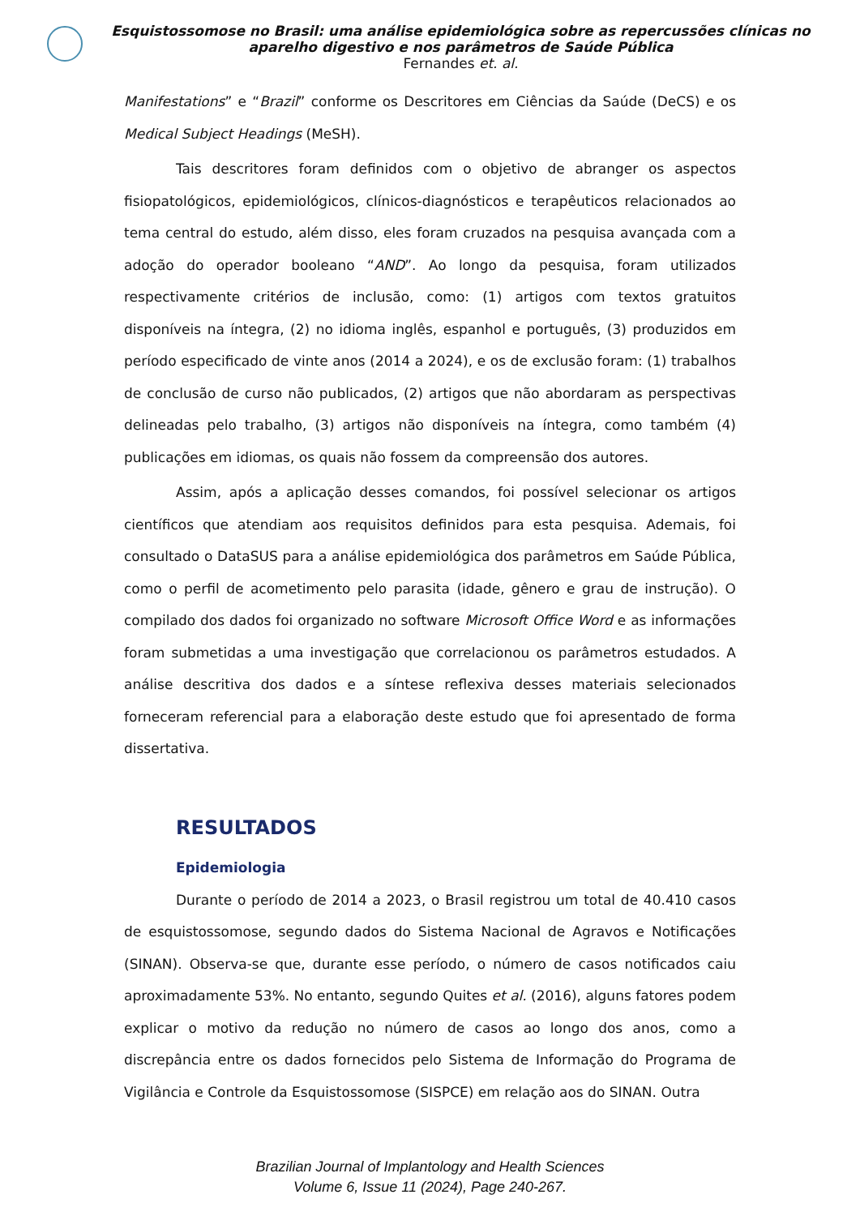Esquistossomose no Brasil: uma análise epidemiológica sobre as repercussões clínicas no aparelho digestivo e nos parâmetros de Saúde Pública
Fernandes et. al.
Manifestations” e “Brazil” conforme os Descritores em Ciências da Saúde (DeCS) e os Medical Subject Headings (MeSH).
Tais descritores foram definidos com o objetivo de abranger os aspectos fisiopatológicos, epidemiológicos, clínicos-diagnósticos e terapêuticos relacionados ao tema central do estudo, além disso, eles foram cruzados na pesquisa avançada com a adoção do operador booleano “AND”. Ao longo da pesquisa, foram utilizados respectivamente critérios de inclusão, como: (1) artigos com textos gratuitos disponíveis na íntegra, (2) no idioma inglês, espanhol e português, (3) produzidos em período especificado de vinte anos (2014 a 2024), e os de exclusão foram: (1) trabalhos de conclusão de curso não publicados, (2) artigos que não abordaram as perspectivas delineadas pelo trabalho, (3) artigos não disponíveis na íntegra, como também (4) publicações em idiomas, os quais não fossem da compreensão dos autores.
Assim, após a aplicação desses comandos, foi possível selecionar os artigos científicos que atendiam aos requisitos definidos para esta pesquisa. Ademais, foi consultado o DataSUS para a análise epidemiológica dos parâmetros em Saúde Pública, como o perfil de acometimento pelo parasita (idade, gênero e grau de instrução). O compilado dos dados foi organizado no software Microsoft Office Word e as informações foram submetidas a uma investigação que correlacionou os parâmetros estudados. A análise descritiva dos dados e a síntese reflexiva desses materiais selecionados forneceram referencial para a elaboração deste estudo que foi apresentado de forma dissertativa.
RESULTADOS
Epidemiologia
Durante o período de 2014 a 2023, o Brasil registrou um total de 40.410 casos de esquistossomose, segundo dados do Sistema Nacional de Agravos e Notificações (SINAN). Observa-se que, durante esse período, o número de casos notificados caiu aproximadamente 53%. No entanto, segundo Quites et al. (2016), alguns fatores podem explicar o motivo da redução no número de casos ao longo dos anos, como a discrepância entre os dados fornecidos pelo Sistema de Informação do Programa de Vigilância e Controle da Esquistossomose (SISPCE) em relação aos do SINAN. Outra
Brazilian Journal of Implantology and Health Sciences
Volume 6, Issue 11 (2024), Page 240-267.